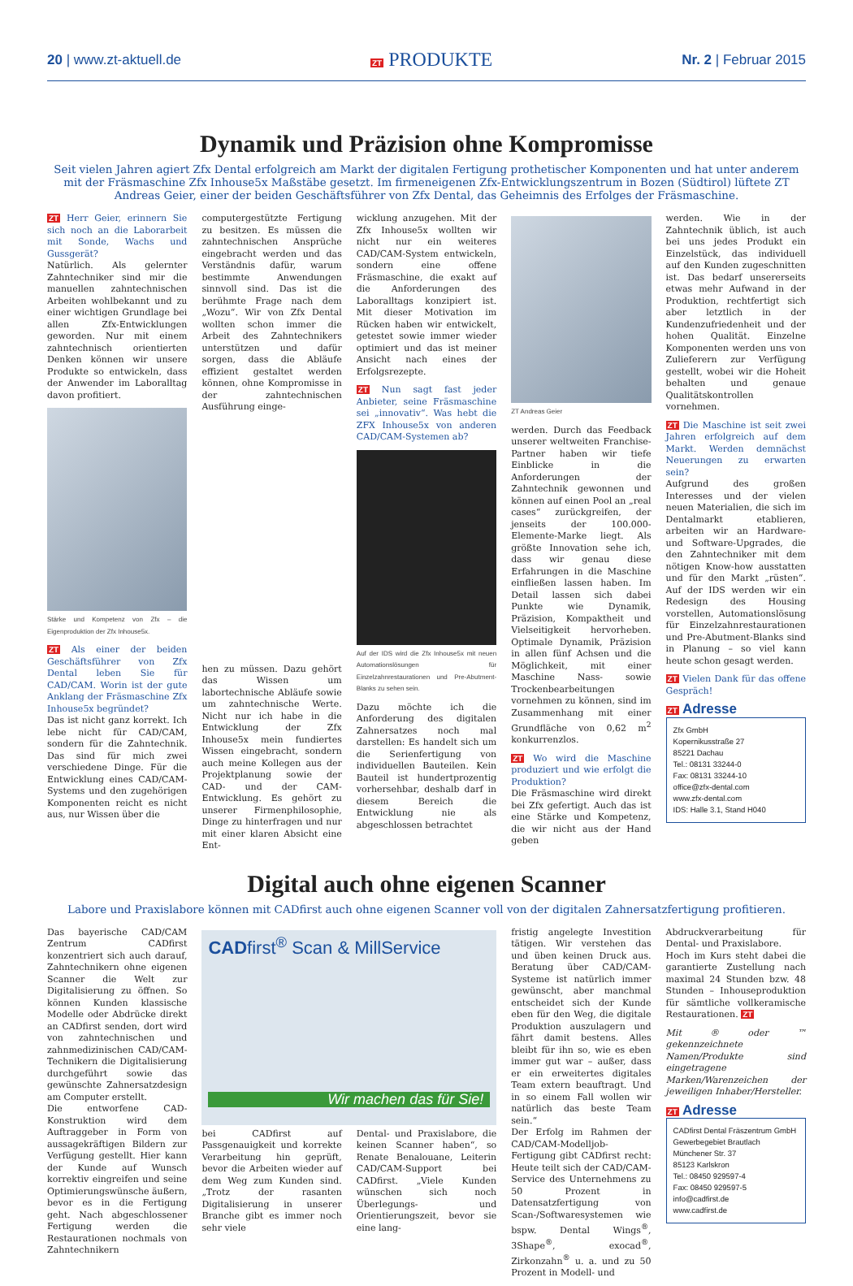20 | www.zt-aktuell.de ZT PRODUKTE Nr. 2 | Februar 2015
Dynamik und Präzision ohne Kompromisse
Seit vielen Jahren agiert Zfx Dental erfolgreich am Markt der digitalen Fertigung prothetischer Komponenten und hat unter anderem mit der Fräsmaschine Zfx Inhouse5x Maßstäbe gesetzt. Im firmeneigenen Zfx-Entwicklungszentrum in Bozen (Südtirol) lüftete ZT Andreas Geier, einer der beiden Geschäftsführer von Zfx Dental, das Geheimnis des Erfolges der Fräsmaschine.
ZT Herr Geier, erinnern Sie sich noch an die Laborarbeit mit Sonde, Wachs und Gussgerät?
Natürlich. Als gelernter Zahntechniker sind mir die manuellen zahntechnischen Arbeiten wohlbekannt und zu einer wichtigen Grundlage bei allen Zfx-Entwicklungen geworden. Nur mit einem zahntechnisch orientierten Denken können wir unsere Produkte so entwickeln, dass der Anwender im Laboralltag davon profitiert.
Stärke und Kompetenz von Zfx – die Eigenproduktion der Zfx Inhouse5x.
ZT Als einer der beiden Geschäftsführer von Zfx Dental leben Sie für CAD/CAM. Worin ist der gute Anklang der Fräsmaschine Zfx Inhouse5x begründet?
Das ist nicht ganz korrekt. Ich lebe nicht für CAD/CAM, sondern für die Zahntechnik. Das sind für mich zwei verschiedene Dinge. Für die Entwicklung eines CAD/CAM-Systems und den zugehörigen Komponenten reicht es nicht aus, nur Wissen über die
computergestützte Fertigung zu besitzen. Es müssen die zahntechnischen Ansprüche eingebracht werden und das Verständnis dafür, warum bestimmte Anwendungen sinnvoll sind. Das ist die berühmte Frage nach dem „Wozu“. Wir von Zfx Dental wollten schon immer die Arbeit des Zahntechnikers unterstützen und dafür sorgen, dass die Abläufe effizient gestaltet werden können, ohne Kompromisse in der zahntechnischen Ausführung einge-
hen zu müssen. Dazu gehört das Wissen um labortechnische Abläufe sowie um zahntechnische Werte. Nicht nur ich habe in die Entwicklung der Zfx Inhouse5x mein fundiertes Wissen eingebracht, sondern auch meine Kollegen aus der Projektplanung sowie der CAD- und der CAM-Entwicklung. Es gehört zu unserer Firmenphilosophie, Dinge zu hinterfragen und nur mit einer klaren Absicht eine Ent-
wicklung anzugehen. Mit der Zfx Inhouse5x wollten wir nicht nur ein weiteres CAD/CAM-System entwickeln, sondern eine offene Fräsmaschine, die exakt auf die Anforderungen des Laboralltags konzipiert ist. Mit dieser Motivation im Rücken haben wir entwickelt, getestet sowie immer wieder optimiert und das ist meiner Ansicht nach eines der Erfolgsrezepte.
ZT Nun sagt fast jeder Anbieter, seine Fräsmaschine sei „innovativ“. Was hebt die ZFX Inhouse5x von anderen CAD/CAM-Systemen ab?
Auf der IDS wird die Zfx Inhouse5x mit neuen Automationslösungen für Einzelzahnrestaurationen und Pre-Abutment-Blanks zu sehen sein.
Dazu möchte ich die Anforderung des digitalen Zahnersatzes noch mal darstellen: Es handelt sich um die Serienfertigung von individuellen Bauteilen. Kein Bauteil ist hundertprozentig vorhersehbar, deshalb darf in diesem Bereich die Entwicklung nie als abgeschlossen betrachtet
ZT Andreas Geier
werden. Durch das Feedback unserer weltweiten Franchise-Partner haben wir tiefe Einblicke in die Anforderungen der Zahntechnik gewonnen und können auf einen Pool an „real cases“ zurückgreifen, der jenseits der 100.000-Elemente-Marke liegt. Als größte Innovation sehe ich, dass wir genau diese Erfahrungen in die Maschine einfließen lassen haben. Im Detail lassen sich dabei Punkte wie Dynamik, Präzision, Kompaktheit und Vielseitigkeit hervorheben. Optimale Dynamik, Präzision in allen fünf Achsen und die Möglichkeit, mit einer Maschine Nass- sowie Trockenbearbeitungen vornehmen zu können, sind im Zusammenhang mit einer Grundfläche von 0,62 m<sup>2</sup> konkurrenzlos.
ZT Wo wird die Maschine produziert und wie erfolgt die Produktion?
Die Fräsmaschine wird direkt bei Zfx gefertigt. Auch das ist eine Stärke und Kompetenz, die wir nicht aus der Hand geben
werden. Wie in der Zahntechnik üblich, ist auch bei uns jedes Produkt ein Einzelstück, das individuell auf den Kunden zugeschnitten ist. Das bedarf unsererseits etwas mehr Aufwand in der Produktion, rechtfertigt sich aber letztlich in der Kundenzufriedenheit und der hohen Qualität. Einzelne Komponenten werden uns von Zulieferern zur Verfügung gestellt, wobei wir die Hoheit behalten und genaue Qualitätskontrollen vornehmen.
ZT Die Maschine ist seit zwei Jahren erfolgreich auf dem Markt. Werden demnächst Neuerungen zu erwarten sein?
Aufgrund des großen Interesses und der vielen neuen Materialien, die sich im Dentalmarkt etablieren, arbeiten wir an Hardware- und Software-Upgrades, die den Zahntechniker mit dem nötigen Know-how ausstatten und für den Markt „rüsten“. Auf der IDS werden wir ein Redesign des Housing vorstellen, Automationslösung für Einzelzahnrestaurationen und Pre-Abutment-Blanks sind in Planung – so viel kann heute schon gesagt werden.
ZT Vielen Dank für das offene Gespräch!
ZT Adresse
Zfx GmbH
Kopernikusstraße 27
85221 Dachau
Tel.: 08131 33244-0
Fax: 08131 33244-10
office@zfx-dental.com
www.zfx-dental.com
IDS: Halle 3.1, Stand H040
Digital auch ohne eigenen Scanner
Labore und Praxislabore können mit CADfirst auch ohne eigenen Scanner voll von der digitalen Zahnersatzfertigung profitieren.
Das bayerische CAD/CAM Zentrum CADfirst konzentriert sich auch darauf, Zahntechnikern ohne eigenen Scanner die Welt zur Digitalisierung zu öffnen. So können Kunden klassische Modelle oder Abdrücke direkt an CADfirst senden, dort wird von zahntechnischen und zahnmedizinischen CAD/CAM-Technikern die Digitalisierung durchgeführt sowie das gewünschte Zahnersatzdesign am Computer erstellt.
Die entworfene CAD-Konstruktion wird dem Auftraggeber in Form von aussagekräftigen Bildern zur Verfügung gestellt. Hier kann der Kunde auf Wunsch korrektiv eingreifen und seine Optimierungswünsche äußern, bevor es in die Fertigung geht. Nach abgeschlossener Fertigung werden die Restaurationen nochmals von Zahntechnikern
CADfirst<sup>®</sup> Scan & MillService
Wir machen das für Sie!
bei CADfirst auf Passgenauigkeit und korrekte Verarbeitung hin geprüft, bevor die Arbeiten wieder auf dem Weg zum Kunden sind. „Trotz der rasanten Digitalisierung in unserer Branche gibt es immer noch sehr viele
Dental- und Praxislabore, die keinen Scanner haben“, so Renate Benalouane, Leiterin CAD/CAM-Support bei CADfirst. „Viele Kunden wünschen sich noch Überlegungs- und Orientierungszeit, bevor sie eine lang-
fristig angelegte Investition tätigen. Wir verstehen das und üben keinen Druck aus. Beratung über CAD/CAM-Systeme ist natürlich immer gewünscht, aber manchmal entscheidet sich der Kunde eben für den Weg, die digitale Produktion auszulagern und fährt damit bestens. Alles bleibt für ihn so, wie es eben immer gut war – außer, dass er ein erweitertes digitales Team extern beauftragt. Und in so einem Fall wollen wir natürlich das beste Team sein.“
Der Erfolg im Rahmen der CAD/CAM-Modelljob-Fertigung gibt CADfirst recht: Heute teilt sich der CAD/CAM-Service des Unternehmens zu 50 Prozent in Datensatzfertigung von Scan-/Softwaresystemen wie bspw. Dental Wings<sup>®</sup>, 3Shape<sup>®</sup>, exocad<sup>®</sup>, Zirkonzahn<sup>®</sup> u. a. und zu 50 Prozent in Modell- und
Abdruckverarbeitung für Dental- und Praxislabore.
Hoch im Kurs steht dabei die garantierte Zustellung nach maximal 24 Stunden bzw. 48 Stunden – Inhouseproduktion für sämtliche vollkeramische Restaurationen. ZT
Mit ® oder ™ gekennzeichnete Namen/Produkte sind eingetragene Marken/Warenzeichen der jeweiligen Inhaber/Hersteller.
ZT Adresse
CADfirst Dental Fräszentrum GmbH
Gewerbegebiet Brautlach
Münchener Str. 37
85123 Karlskron
Tel.: 08450 929597-4
Fax: 08450 929597-5
info@cadfirst.de
www.cadfirst.de